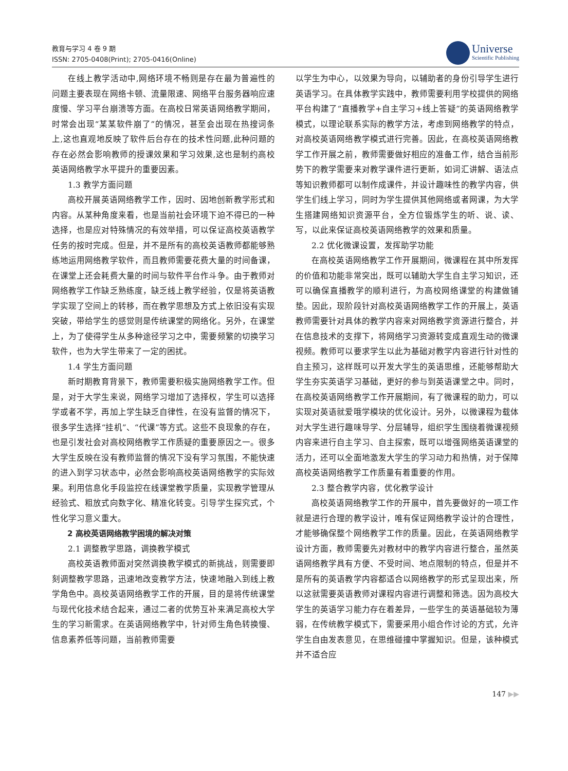教育与学习 4 卷 9 期
ISSN: 2705-0408(Print); 2705-0416(Online)
Universe
Scientific Publishing
在线上教学活动中,网络环境不畅则是存在最为普遍性的问题主要表现在网络卡顿、流量限速、网络平台服务器响应速度慢、学习平台崩溃等方面。在高校日常英语网络教学期间，时常会出现“某某软件崩了”的情况，甚至会出现在热搜词条上,这也直观地反映了软件后台存在的技术性问题,此种问题的存在必然会影响教师的授课效果和学习效果,这也是制约高校英语网络教学水平提升的重要因素。
1.3 教学方面问题
高校开展英语网络教学工作，因时、因地创新教学形式和内容。从某种角度来看，也是当前社会环境下迫不得已的一种选择，也是应对特殊情况的有效举措，可以保证高校英语教学任务的按时完成。但是，并不是所有的高校英语教师都能够熟练地运用网络教学软件，而且教师需要花费大量的时间备课，在课堂上还会耗费大量的时间与软件平台作斗争。由于教师对网络教学工作缺乏熟练度，缺乏线上教学经验，仅是将英语教学实现了空间上的转移，而在教学思想及方式上依旧没有实现突破，带给学生的感觉则是传统课堂的网络化。另外，在课堂上，为了使得学生从多种途径学习之中，需要频繁的切换学习软件，也为大学生带来了一定的困扰。
1.4 学生方面问题
新时期教育背景下，教师需要积极实施网络教学工作。但是，对于大学生来说，网络学习增加了选择权，学生可以选择学或者不学，再加上学生缺乏自律性，在没有监督的情况下，很多学生选择“挂机”、“代课”等方式。这些不良现象的存在，也是引发社会对高校网络教学工作质疑的重要原因之一。很多大学生反映在没有教师监督的情况下没有学习氛围，不能快速的进入到学习状态中，必然会影响高校英语网络教学的实际效果。利用信息化手段监控在线课堂教学质量，实现教学管理从经验式、粗放式向数字化、精准化转变。引导学生探究式，个性化学习意义重大。
2 高校英语网络教学困境的解决对策
2.1 调整教学思路，调换教学模式
高校英语教师面对突然调换教学模式的新挑战，则需要即刻调整教学思路，迅速地改变教学方法，快速地融入到线上教学角色中。高校英语网络教学工作的开展，目的是将传统课堂与现代化技术结合起来，通过二者的优势互补来满足高校大学生的学习新需求。在英语网络教学中，针对师生角色转换慢、信息素养低等问题，当前教师需要
以学生为中心，以效果为导向，以辅助者的身份引导学生进行英语学习。在具体教学实践中，教师需要利用学校提供的网络平台构建了“直播教学+自主学习+线上答疑”的英语网络教学模式，以理论联系实际的教学方法，考虑到网络教学的特点，对高校英语网络教学模式进行完善。因此，在高校英语网络教学工作开展之前，教师需要做好相应的准备工作，结合当前形势下的教学需要来对教学课件进行更新，如词汇讲解、语法点等知识教师都可以制作成课件，并设计趣味性的教学内容，供学生们线上学习，同时为学生提供其他网络或者网课，为大学生搭建网络知识资源平台，全方位锻炼学生的听、说、读、写，以此来保证高校英语网络教学的效果和质量。
2.2 优化微课设置，发挥助学功能
在高校英语网络教学工作开展期间，微课程在其中所发挥的价值和功能非常突出，既可以辅助大学生自主学习知识，还可以确保直播教学的顺利进行，为高校网络课堂的构建做铺垫。因此，现阶段针对高校英语网络教学工作的开展上，英语教师需要针对具体的教学内容来对网络教学资源进行整合，并在信息技术的支撑下，将网络学习资源转变成直观生动的微课视频。教师可以要求学生以此为基础对教学内容进行针对性的自主预习，这样既可以开发大学生的英语思维，还能够帮助大学生夯实英语学习基础，更好的参与到英语课堂之中。同时，在高校英语网络教学工作开展期间，有了微课程的助力，可以实现对英语就爱哦学模块的优化设计。另外，以微课程为载体对大学生进行趣味导学、分层辅导，组织学生围绕着微课视频内容来进行自主学习、自主探索，既可以增强网络英语课堂的活力，还可以全面地激发大学生的学习动力和热情，对于保障高校英语网络教学工作质量有着重要的作用。
2.3 整合教学内容，优化教学设计
高校英语网络教学工作的开展中，首先要做好的一项工作就是进行合理的教学设计，唯有保证网络教学设计的合理性，才能够确保整个网络教学工作的质量。因此，在英语网络教学设计方面，教师需要先对教材中的教学内容进行整合，虽然英语网络教学具有方便、不受时间、地点限制的特点，但是并不是所有的英语教学内容都适合以网络教学的形式呈现出来，所以这就需要英语教师对课程内容进行调整和筛选。因为高校大学生的英语学习能力存在着差异，一些学生的英语基础较为薄弱，在传统教学模式下，需要采用小组合作讨论的方式，允许学生自由发表意见，在思维碰撞中掌握知识。但是，该种模式并不适合应
147 ▶▶